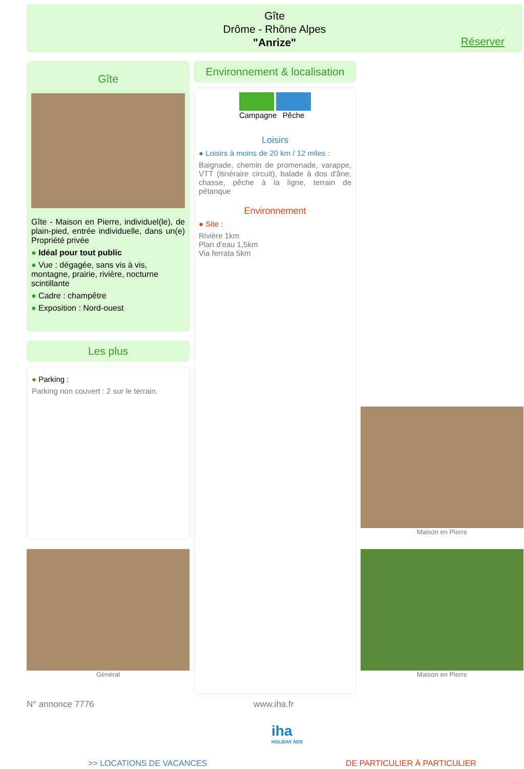Gîte
Drôme - Rhône Alpes
"Anrize"
2
Réserver
Gîte
Gîte - Maison en Pierre, individuel(le), de plain-pied, entrée individuelle, dans un(e) Propriété privée
● Idéal pour tout public
● Vue : dégagée, sans vis à vis, montagne, prairie, rivière, nocturne scintillante
● Cadre : champêtre
● Exposition : Nord-ouest
Les plus
● Parking :
Parking non couvert : 2 sur le terrain.
Général
Environnement & localisation
Campagne Pêche
Loisirs
● Loisirs à moins de 20 km / 12 miles :
Baignade, chemin de promenade, varappe, VTT (itinéraire circuit), balade à dos d'âne, chasse, pêche à la ligne, terrain de pétanque
Environnement
● Site :
Rivière 1km
Plan d'eau 1,5km
Via ferrata 5km
Maison en Pierre
Maison en Pierre
N° annonce 7776 www.iha.fr
iha
HOLIDAY ADS
>> LOCATIONS DE VACANCES DE PARTICULIER À PARTICULIER